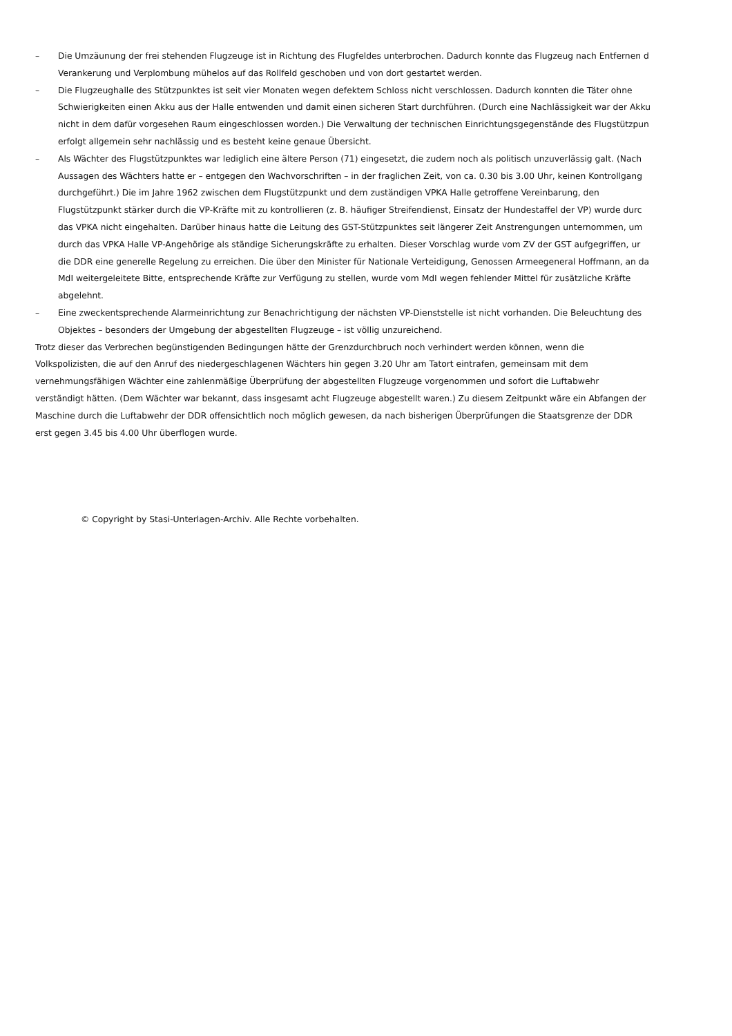– Die Umzäunung der frei stehenden Flugzeuge ist in Richtung des Flugfeldes unterbrochen. Dadurch konnte das Flugzeug nach Entfernen d
Verankerung und Verplombung mühelos auf das Rollfeld geschoben und von dort gestartet werden.
– Die Flugzeughalle des Stützpunktes ist seit vier Monaten wegen defektem Schloss nicht verschlossen. Dadurch konnten die Täter ohne
Schwierigkeiten einen Akku aus der Halle entwenden und damit einen sicheren Start durchführen. (Durch eine Nachlässigkeit war der Akku
nicht in dem dafür vorgesehen Raum eingeschlossen worden.) Die Verwaltung der technischen Einrichtungsgegenstände des Flugstützpun
erfolgt allgemein sehr nachlässig und es besteht keine genaue Übersicht.
– Als Wächter des Flugstützpunktes war lediglich eine ältere Person (71) eingesetzt, die zudem noch als politisch unzuverlässig galt. (Nach
Aussagen des Wächters hatte er – entgegen den Wachvorschriften – in der fraglichen Zeit, von ca. 0.30 bis 3.00 Uhr, keinen Kontrollgang
durchgeführt.) Die im Jahre 1962 zwischen dem Flugstützpunkt und dem zuständigen VPKA Halle getroffene Vereinbarung, den
Flugstützpunkt stärker durch die VP-Kräfte mit zu kontrollieren (z. B. häufiger Streifendienst, Einsatz der Hundestaffel der VP) wurde durc
das VPKA nicht eingehalten. Darüber hinaus hatte die Leitung des GST-Stützpunktes seit längerer Zeit Anstrengungen unternommen, um
durch das VPKA Halle VP-Angehörige als ständige Sicherungskräfte zu erhalten. Dieser Vorschlag wurde vom ZV der GST aufgegriffen, ur
die DDR eine generelle Regelung zu erreichen. Die über den Minister für Nationale Verteidigung, Genossen Armeegeneral Hoffmann, an da
MdI weitergeleitete Bitte, entsprechende Kräfte zur Verfügung zu stellen, wurde vom MdI wegen fehlender Mittel für zusätzliche Kräfte
abgelehnt.
– Eine zweckentsprechende Alarmeinrichtung zur Benachrichtigung der nächsten VP-Dienststelle ist nicht vorhanden. Die Beleuchtung des
Objektes – besonders der Umgebung der abgestellten Flugzeuge – ist völlig unzureichend.
Trotz dieser das Verbrechen begünstigenden Bedingungen hätte der Grenzdurchbruch noch verhindert werden können, wenn die
Volkspolizisten, die auf den Anruf des niedergeschlagenen Wächters hin gegen 3.20 Uhr am Tatort eintrafen, gemeinsam mit dem
vernehmungsfähigen Wächter eine zahlenmäßige Überprüfung der abgestellten Flugzeuge vorgenommen und sofort die Luftabwehr
verständigt hätten. (Dem Wächter war bekannt, dass insgesamt acht Flugzeuge abgestellt waren.) Zu diesem Zeitpunkt wäre ein Abfangen der
Maschine durch die Luftabwehr der DDR offensichtlich noch möglich gewesen, da nach bisherigen Überprüfungen die Staatsgrenze der DDR
erst gegen 3.45 bis 4.00 Uhr überflogen wurde.
© Copyright by Stasi-Unterlagen-Archiv. Alle Rechte vorbehalten.